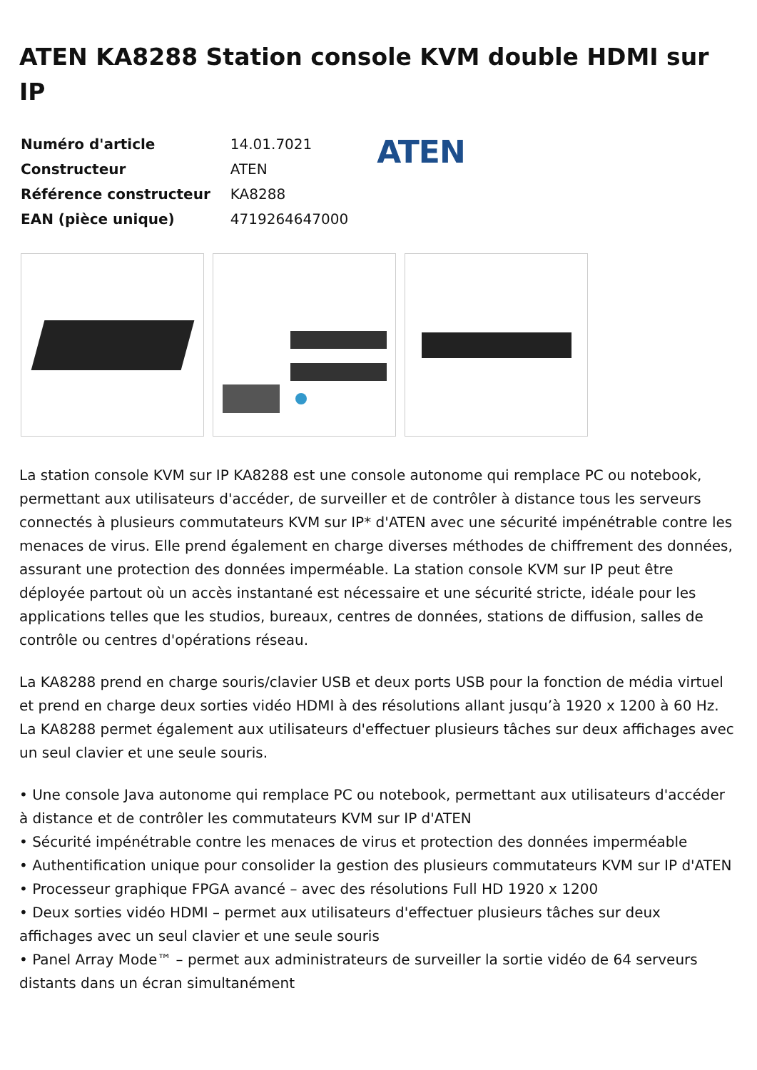ATEN KA8288 Station console KVM double HDMI sur IP
| Numéro d'article | 14.01.7021 |
| Constructeur | ATEN |
| Référence constructeur | KA8288 |
| EAN (pièce unique) | 4719264647000 |
ATEN
La station console KVM sur IP KA8288 est une console autonome qui remplace PC ou notebook, permettant aux utilisateurs d'accéder, de surveiller et de contrôler à distance tous les serveurs connectés à plusieurs commutateurs KVM sur IP* d'ATEN avec une sécurité impénétrable contre les menaces de virus. Elle prend également en charge diverses méthodes de chiffrement des données, assurant une protection des données imperméable. La station console KVM sur IP peut être déployée partout où un accès instantané est nécessaire et une sécurité stricte, idéale pour les applications telles que les studios, bureaux, centres de données, stations de diffusion, salles de contrôle ou centres d'opérations réseau.
La KA8288 prend en charge souris/clavier USB et deux ports USB pour la fonction de média virtuel et prend en charge deux sorties vidéo HDMI à des résolutions allant jusqu’à 1920 x 1200 à 60 Hz. La KA8288 permet également aux utilisateurs d'effectuer plusieurs tâches sur deux affichages avec un seul clavier et une seule souris.
• Une console Java autonome qui remplace PC ou notebook, permettant aux utilisateurs d'accéder à distance et de contrôler les commutateurs KVM sur IP d'ATEN
• Sécurité impénétrable contre les menaces de virus et protection des données imperméable
• Authentification unique pour consolider la gestion des plusieurs commutateurs KVM sur IP d'ATEN
• Processeur graphique FPGA avancé – avec des résolutions Full HD 1920 x 1200
• Deux sorties vidéo HDMI – permet aux utilisateurs d'effectuer plusieurs tâches sur deux affichages avec un seul clavier et une seule souris
• Panel Array Mode™ – permet aux administrateurs de surveiller la sortie vidéo de 64 serveurs distants dans un écran simultanément